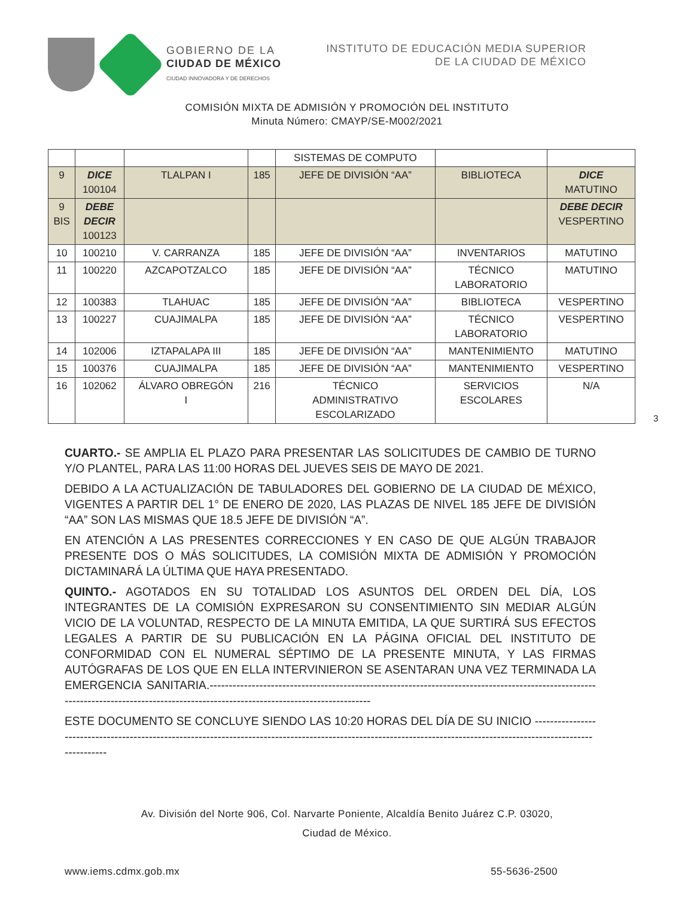GOBIERNO DE LA
CIUDAD DE MÉXICO
CIUDAD INNOVADORA Y DE DERECHOS
INSTITUTO DE EDUCACIÓN MEDIA SUPERIOR
DE LA CIUDAD DE MÉXICO
COMISIÓN MIXTA DE ADMISIÓN Y PROMOCIÓN DEL INSTITUTO
Minuta Número: CMAYP/SE-M002/2021
| | | | | SISTEMAS DE COMPUTO | | |
| 9 | DICE 100104 | TLALPAN I | 185 | JEFE DE DIVISIÓN “AA” | BIBLIOTECA | DICE MATUTINO |
| 9 BIS | DEBE DECIR 100123 | | | | | DEBE DECIR VESPERTINO |
| 10 | 100210 | V. CARRANZA | 185 | JEFE DE DIVISIÓN “AA” | INVENTARIOS | MATUTINO |
| 11 | 100220 | AZCAPOTZALCO | 185 | JEFE DE DIVISIÓN “AA” | TÉCNICO LABORATORIO | MATUTINO |
| 12 | 100383 | TLAHUAC | 185 | JEFE DE DIVISIÓN “AA” | BIBLIOTECA | VESPERTINO |
| 13 | 100227 | CUAJIMALPA | 185 | JEFE DE DIVISIÓN “AA” | TÉCNICO LABORATORIO | VESPERTINO |
| 14 | 102006 | IZTAPALAPA III | 185 | JEFE DE DIVISIÓN “AA” | MANTENIMIENTO | MATUTINO |
| 15 | 100376 | CUAJIMALPA | 185 | JEFE DE DIVISIÓN “AA” | MANTENIMIENTO | VESPERTINO |
| 16 | 102062 | ÁLVARO OBREGÓN I | 216 | TÉCNICO ADMINISTRATIVO ESCOLARIZADO | SERVICIOS ESCOLARES | N/A |
3
CUARTO.- SE AMPLIA EL PLAZO PARA PRESENTAR LAS SOLICITUDES DE CAMBIO DE TURNO Y/O PLANTEL, PARA LAS 11:00 HORAS DEL JUEVES SEIS DE MAYO DE 2021.
DEBIDO A LA ACTUALIZACIÓN DE TABULADORES DEL GOBIERNO DE LA CIUDAD DE MÉXICO, VIGENTES A PARTIR DEL 1° DE ENERO DE 2020, LAS PLAZAS DE NIVEL 185 JEFE DE DIVISIÓN “AA” SON LAS MISMAS QUE 18.5 JEFE DE DIVISIÓN “A”.
EN ATENCIÓN A LAS PRESENTES CORRECCIONES Y EN CASO DE QUE ALGÚN TRABAJOR PRESENTE DOS O MÁS SOLICITUDES, LA COMISIÓN MIXTA DE ADMISIÓN Y PROMOCIÓN DICTAMINARÁ LA ÚLTIMA QUE HAYA PRESENTADO.
QUINTO.- AGOTADOS EN SU TOTALIDAD LOS ASUNTOS DEL ORDEN DEL DÍA, LOS INTEGRANTES DE LA COMISIÓN EXPRESARON SU CONSENTIMIENTO SIN MEDIAR ALGÚN VICIO DE LA VOLUNTAD, RESPECTO DE LA MINUTA EMITIDA, LA QUE SURTIRÁ SUS EFECTOS LEGALES A PARTIR DE SU PUBLICACIÓN EN LA PÁGINA OFICIAL DEL INSTITUTO DE CONFORMIDAD CON EL NUMERAL SÉPTIMO DE LA PRESENTE MINUTA, Y LAS FIRMAS AUTÓGRAFAS DE LOS QUE EN ELLA INTERVINIERON SE ASENTARAN UNA VEZ TERMINADA LA EMERGENCIA SANITARIA.-------------------------------------------------------------------------------------------------------------------------------------------------------------------------------------
ESTE DOCUMENTO SE CONCLUYE SIENDO LAS 10:20 HORAS DEL DÍA DE SU INICIO ---------------------------------------------------------------------------------------------------------------------------------------------------------------------
Av. División del Norte 906, Col. Narvarte Poniente, Alcaldía Benito Juárez C.P. 03020,
Ciudad de México.
www.iems.cdmx.gob.mx 55-5636-2500